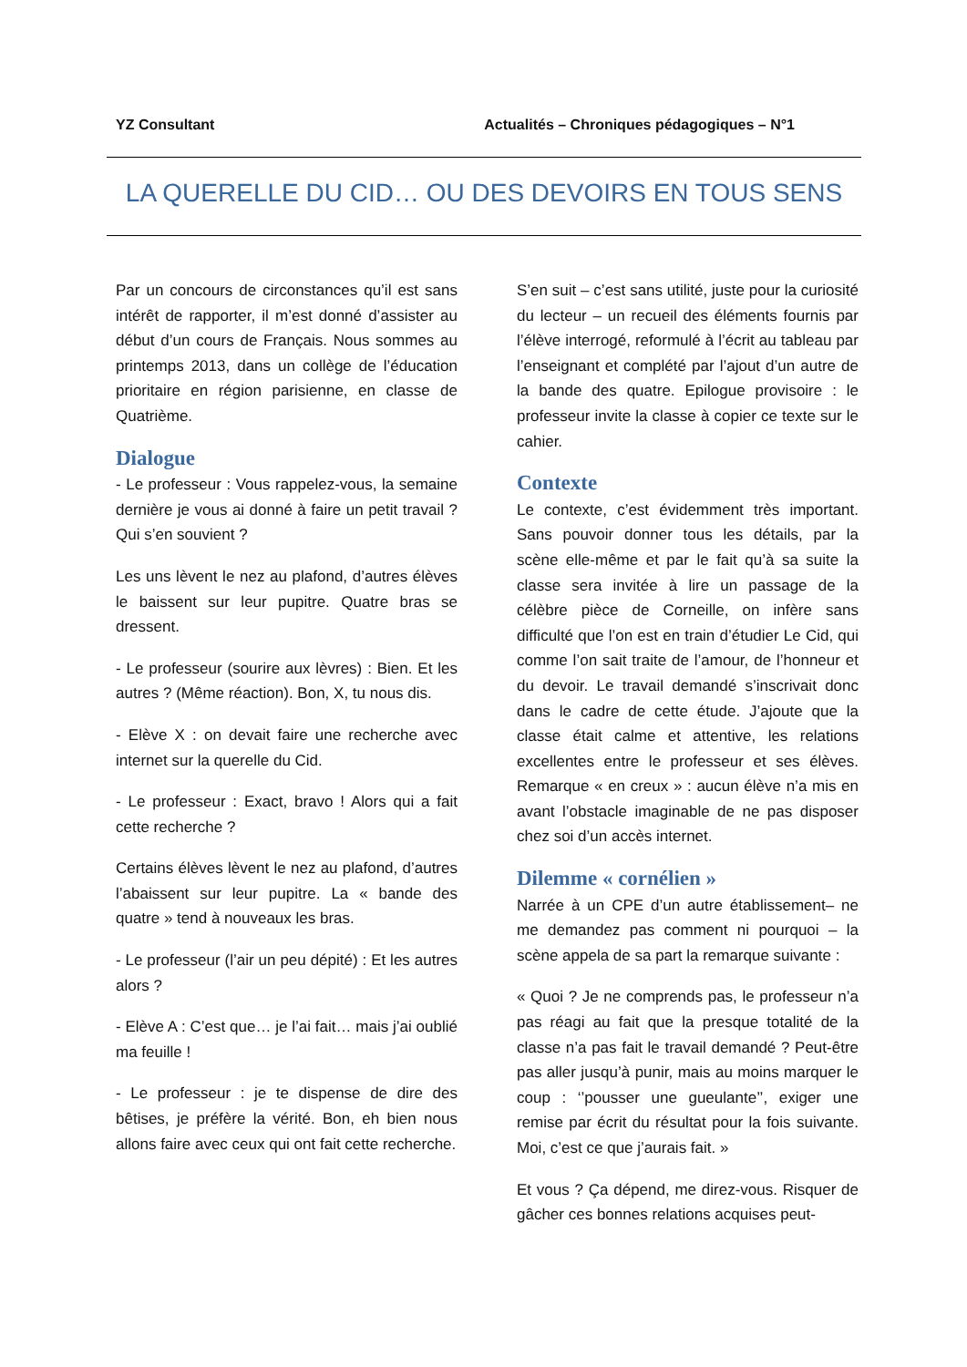YZ Consultant Actualités – Chroniques pédagogiques – N°1
LA QUERELLE DU CID… OU DES DEVOIRS EN TOUS SENS
Par un concours de circonstances qu’il est sans intérêt de rapporter, il m’est donné d’assister au début d’un cours de Français. Nous sommes au printemps 2013, dans un collège de l’éducation prioritaire en région parisienne, en classe de Quatrième.
Dialogue
- Le professeur : Vous rappelez-vous, la semaine dernière je vous ai donné à faire un petit travail ? Qui s’en souvient ?
Les uns lèvent le nez au plafond, d’autres élèves le baissent sur leur pupitre. Quatre bras se dressent.
- Le professeur (sourire aux lèvres) : Bien. Et les autres ? (Même réaction). Bon, X, tu nous dis.
- Elève X : on devait faire une recherche avec internet sur la querelle du Cid.
- Le professeur : Exact, bravo ! Alors qui a fait cette recherche ?
Certains élèves lèvent le nez au plafond, d’autres l’abaissent sur leur pupitre. La « bande des quatre » tend à nouveaux les bras.
- Le professeur (l’air un peu dépité) : Et les autres alors ?
- Elève A : C’est que… je l’ai fait… mais j’ai oublié ma feuille !
- Le professeur : je te dispense de dire des bêtises, je préfère la vérité. Bon, eh bien nous allons faire avec ceux qui ont fait cette recherche.
S’en suit – c’est sans utilité, juste pour la curiosité du lecteur – un recueil des éléments fournis par l’élève interrogé, reformulé à l’écrit au tableau par l’enseignant et complété par l’ajout d’un autre de la bande des quatre. Epilogue provisoire : le professeur invite la classe à copier ce texte sur le cahier.
Contexte
Le contexte, c’est évidemment très important. Sans pouvoir donner tous les détails, par la scène elle-même et par le fait qu’à sa suite la classe sera invitée à lire un passage de la célèbre pièce de Corneille, on infère sans difficulté que l’on est en train d’étudier Le Cid, qui comme l’on sait traite de l’amour, de l’honneur et du devoir. Le travail demandé s’inscrivait donc dans le cadre de cette étude. J’ajoute que la classe était calme et attentive, les relations excellentes entre le professeur et ses élèves. Remarque « en creux » : aucun élève n’a mis en avant l’obstacle imaginable de ne pas disposer chez soi d’un accès internet.
Dilemme « cornélien »
Narrée à un CPE d’un autre établissement– ne me demandez pas comment ni pourquoi – la scène appela de sa part la remarque suivante :
« Quoi ? Je ne comprends pas, le professeur n’a pas réagi au fait que la presque totalité de la classe n’a pas fait le travail demandé ? Peut-être pas aller jusqu’à punir, mais au moins marquer le coup : ‘’pousser une gueulante’’, exiger une remise par écrit du résultat pour la fois suivante. Moi, c’est ce que j’aurais fait. »
Et vous ? Ça dépend, me direz-vous. Risquer de gâcher ces bonnes relations acquises peut-